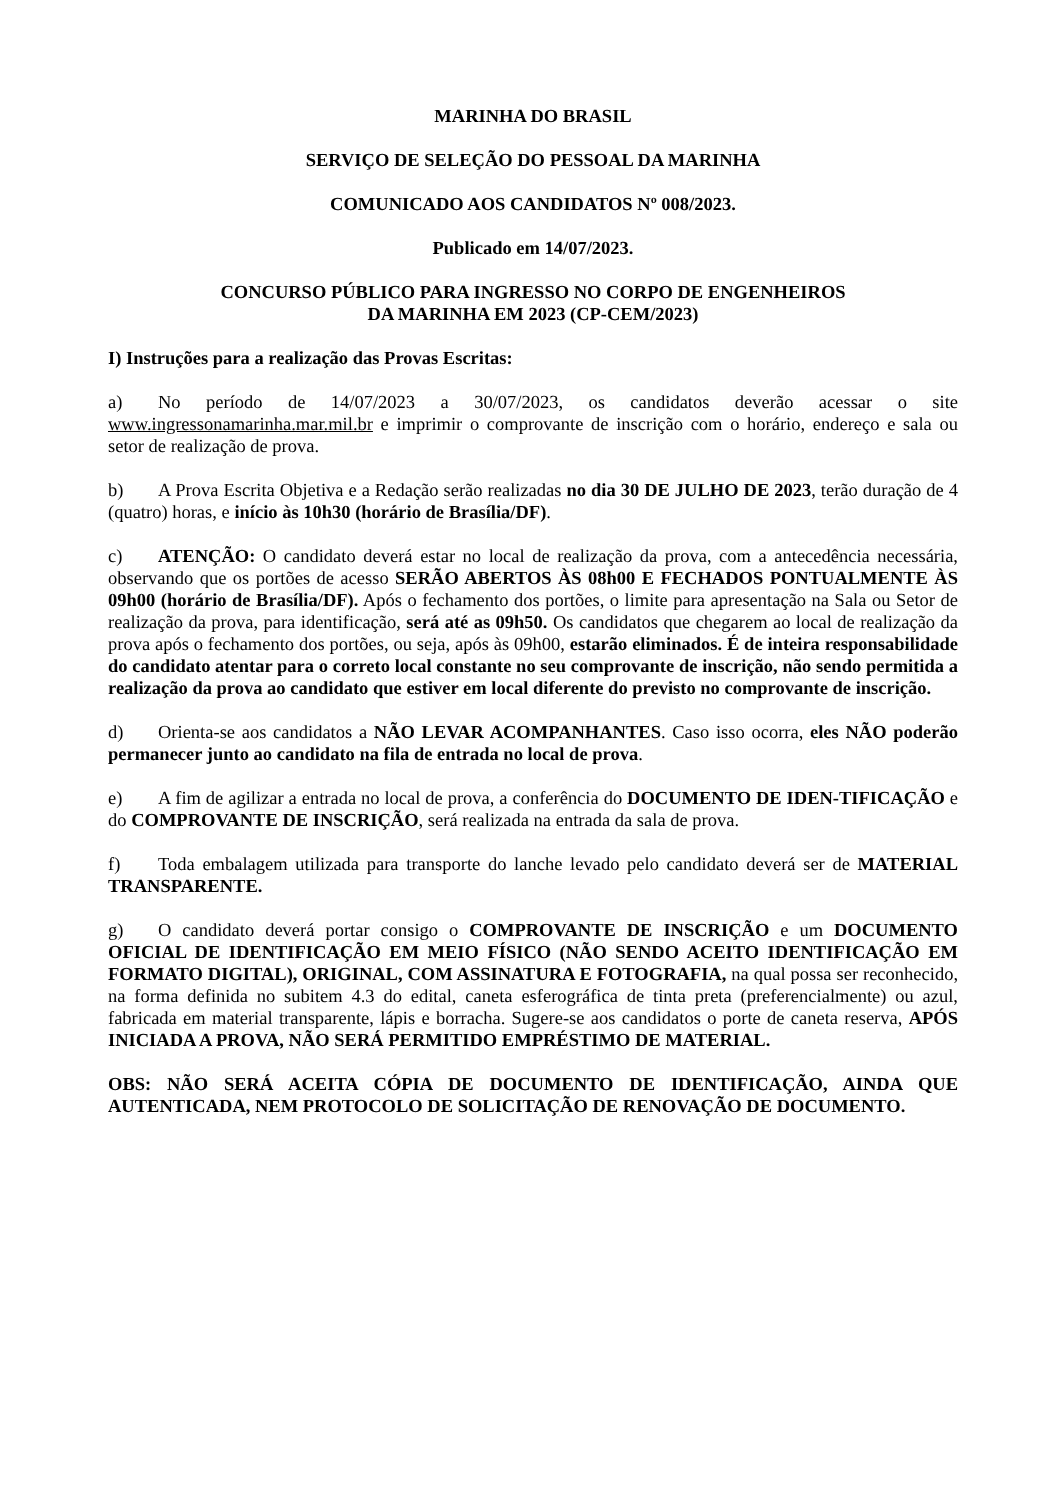MARINHA DO BRASIL
SERVIÇO DE SELEÇÃO DO PESSOAL DA MARINHA
COMUNICADO AOS CANDIDATOS Nº 008/2023.
Publicado em 14/07/2023.
CONCURSO PÚBLICO PARA INGRESSO NO CORPO DE ENGENHEIROS
DA MARINHA EM 2023 (CP-CEM/2023)
I) Instruções para a realização das Provas Escritas:
a) No período de 14/07/2023 a 30/07/2023, os candidatos deverão acessar o site www.ingressonamarinha.mar.mil.br e imprimir o comprovante de inscrição com o horário, endereço e sala ou setor de realização de prova.
b) A Prova Escrita Objetiva e a Redação serão realizadas no dia 30 DE JULHO DE 2023, terão duração de 4 (quatro) horas, e início às 10h30 (horário de Brasília/DF).
c) ATENÇÃO: O candidato deverá estar no local de realização da prova, com a antecedência necessária, observando que os portões de acesso SERÃO ABERTOS ÀS 08h00 E FECHADOS PONTUALMENTE ÀS 09h00 (horário de Brasília/DF). Após o fechamento dos portões, o limite para apresentação na Sala ou Setor de realização da prova, para identificação, será até as 09h50. Os candidatos que chegarem ao local de realização da prova após o fechamento dos portões, ou seja, após às 09h00, estarão eliminados. É de inteira responsabilidade do candidato atentar para o correto local constante no seu comprovante de inscrição, não sendo permitida a realização da prova ao candidato que estiver em local diferente do previsto no comprovante de inscrição.
d) Orienta-se aos candidatos a NÃO LEVAR ACOMPANHANTES. Caso isso ocorra, eles NÃO poderão permanecer junto ao candidato na fila de entrada no local de prova.
e) A fim de agilizar a entrada no local de prova, a conferência do DOCUMENTO DE IDEN-TIFICAÇÃO e do COMPROVANTE DE INSCRIÇÃO, será realizada na entrada da sala de prova.
f) Toda embalagem utilizada para transporte do lanche levado pelo candidato deverá ser de MATERIAL TRANSPARENTE.
g) O candidato deverá portar consigo o COMPROVANTE DE INSCRIÇÃO e um DOCUMENTO OFICIAL DE IDENTIFICAÇÃO EM MEIO FÍSICO (NÃO SENDO ACEITO IDENTIFICAÇÃO EM FORMATO DIGITAL), ORIGINAL, COM ASSINATURA E FOTOGRAFIA, na qual possa ser reconhecido, na forma definida no subitem 4.3 do edital, caneta esferográfica de tinta preta (preferencialmente) ou azul, fabricada em material transparente, lápis e borracha. Sugere-se aos candidatos o porte de caneta reserva, APÓS INICIADA A PROVA, NÃO SERÁ PERMITIDO EMPRÉSTIMO DE MATERIAL.
OBS: NÃO SERÁ ACEITA CÓPIA DE DOCUMENTO DE IDENTIFICAÇÃO, AINDA QUE AUTENTICADA, NEM PROTOCOLO DE SOLICITAÇÃO DE RENOVAÇÃO DE DOCUMENTO.